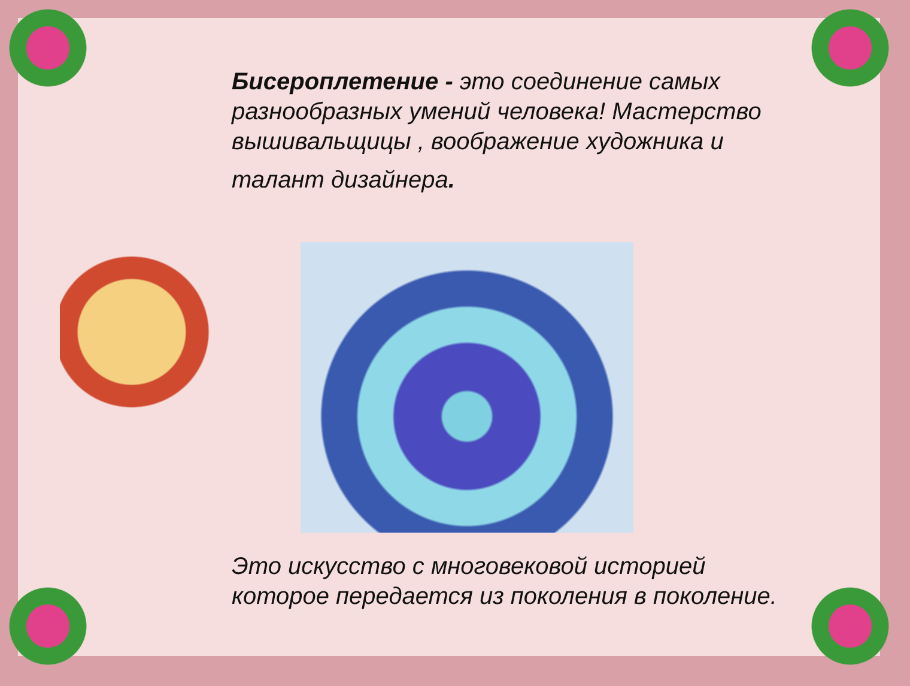Бисероплетение - это соединение самых разнообразных умений человека! Мастерство вышивальщицы , воображение художника и
талант дизайнера.
Это искусство с многовековой историей которое передается из поколения в поколение.